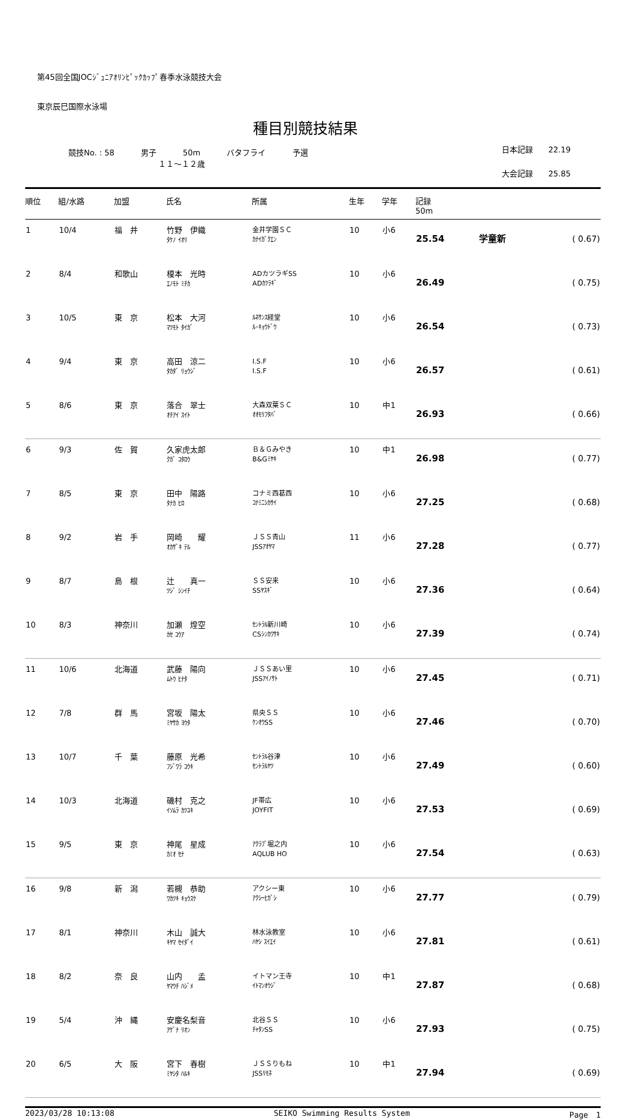第45回全国JOCｼﾞｭﾆｱｵﾘﾝﾋﾟｯｸｶｯﾌﾟ春季水泳競技大会
東京辰巳国際水泳場
種目別競技結果
競技No. : 58 男子 50m バタフライ 予選
１１～１２歳
日本記録　　22.19
大会記録　　25.85
| 順位 | 組/水路 | 加盟 | 氏名 | 所属 | 生年 | 学年 | 記録 50m | | |
| --- | --- | --- | --- | --- | --- | --- | --- | --- | --- |
| 1 | 10/4 | 福 井 | 竹野 伊織 ﾀｹﾉ ｲｵﾘ | 金井学園ＳＣ ｶﾅｲｶﾞｸｴﾝ | 10 | 小6 | 25.54 | 学童新 | ( 0.67) |
| 2 | 8/4 | 和歌山 | 榎本 光時 ｴﾉﾓﾄ ﾐﾁｶ | ADカツラギSS ADｶﾂﾗｷﾞ | 10 | 小6 | 26.49 | | ( 0.75) |
| 3 | 10/5 | 東 京 | 松本 大河 ﾏﾂﾓﾄ ﾀｲｶﾞ | ﾙﾈｻﾝｽ経堂 ﾙ･ｷｮｳﾄﾞｳ | 10 | 小6 | 26.54 | | ( 0.73) |
| 4 | 9/4 | 東 京 | 高田 涼二 ﾀｶﾀﾞ ﾘｮｳｼﾞ | I.S.F I.S.F | 10 | 小6 | 26.57 | | ( 0.61) |
| 5 | 8/6 | 東 京 | 落合 翠士 ｵﾁｱｲ ｽｲﾄ | 大森双葉ＳＣ ｵｵﾓﾘﾌﾀﾊﾞ | 10 | 中1 | 26.93 | | ( 0.66) |
| 6 | 9/3 | 佐 賀 | 久家虎太郎 ｸｶﾞ ｺﾀﾛｳ | Ｂ＆Ｇみやき B&Gﾐﾔｷ | 10 | 中1 | 26.98 | | ( 0.77) |
| 7 | 8/5 | 東 京 | 田中 陽路 ﾀﾅｶ ﾋﾛ | コナミ西葛西 ｺﾅﾐﾆｼｶｻｲ | 10 | 小6 | 27.25 | | ( 0.68) |
| 8 | 9/2 | 岩 手 | 岡崎 耀 ｵｶｻﾞｷ ﾃﾙ | ＪＳＳ青山 JSSｱｵﾔﾏ | 11 | 小6 | 27.28 | | ( 0.77) |
| 9 | 8/7 | 島 根 | 辻 真一 ﾂｼﾞ ｼﾝｲﾁ | ＳＳ安来 SSﾔｽｷﾞ | 10 | 小6 | 27.36 | | ( 0.64) |
| 10 | 8/3 | 神奈川 | 加瀬 煌空 ｶｾ ｺｳｱ | ｾﾝﾄﾗﾙ新川崎 CSｼﾝｶﾜｻｷ | 10 | 小6 | 27.39 | | ( 0.74) |
| 11 | 10/6 | 北海道 | 武藤 陽向 ﾑﾄｳ ﾋﾅﾀ | ＪＳＳあい里 JSSｱｲﾉｻﾄ | 10 | 小6 | 27.45 | | ( 0.71) |
| 12 | 7/8 | 群 馬 | 宮坂 陽太 ﾐﾔｻｶ ﾖｳﾀ | 県央ＳＳ ｹﾝｵｳSS | 10 | 小6 | 27.46 | | ( 0.70) |
| 13 | 10/7 | 千 葉 | 藤原 光希 ﾌｼﾞﾜﾗ ｺｳｷ | ｾﾝﾄﾗﾙ谷津 ｾﾝﾄﾗﾙﾔﾂ | 10 | 小6 | 27.49 | | ( 0.60) |
| 14 | 10/3 | 北海道 | 磯村 克之 ｲｿﾑﾗ ｶﾂﾕｷ | JF帯広 JOYFIT | 10 | 小6 | 27.53 | | ( 0.69) |
| 15 | 9/5 | 東 京 | 神尾 星成 ｶﾐｵ ｾﾅ | ｱｸﾗﾌﾞ堀之内 AQLUB HO | 10 | 小6 | 27.54 | | ( 0.63) |
| 16 | 9/8 | 新 潟 | 若槻 恭助 ﾜｶﾂｷ ｷｮｳｽｹ | アクシー東 ｱｸｼｰﾋｶﾞｼ | 10 | 小6 | 27.77 | | ( 0.79) |
| 17 | 8/1 | 神奈川 | 木山 誠大 ｷﾔﾏ ｾｲﾀﾞｲ | 林水泳教室 ﾊﾔｼ ｽｲｴｲ | 10 | 小6 | 27.81 | | ( 0.61) |
| 18 | 8/2 | 奈 良 | 山内 孟 ﾔﾏｳﾁ ﾊｼﾞﾒ | イトマン王寺 ｲﾄﾏﾝｵｳｼﾞ | 10 | 中1 | 27.87 | | ( 0.68) |
| 19 | 5/4 | 沖 縄 | 安慶名梨音 ｱｹﾞﾅ ﾘｵﾝ | 北谷ＳＳ ﾁｬﾀﾝSS | 10 | 小6 | 27.93 | | ( 0.75) |
| 20 | 6/5 | 大 阪 | 宮下 春樹 ﾐﾔｼﾀ ﾊﾙｷ | ＪＳＳりもね JSSﾘﾓﾈ | 10 | 中1 | 27.94 | | ( 0.69) |
2023/03/28 10:13:08 SEIKO Swimming Results System Page　1